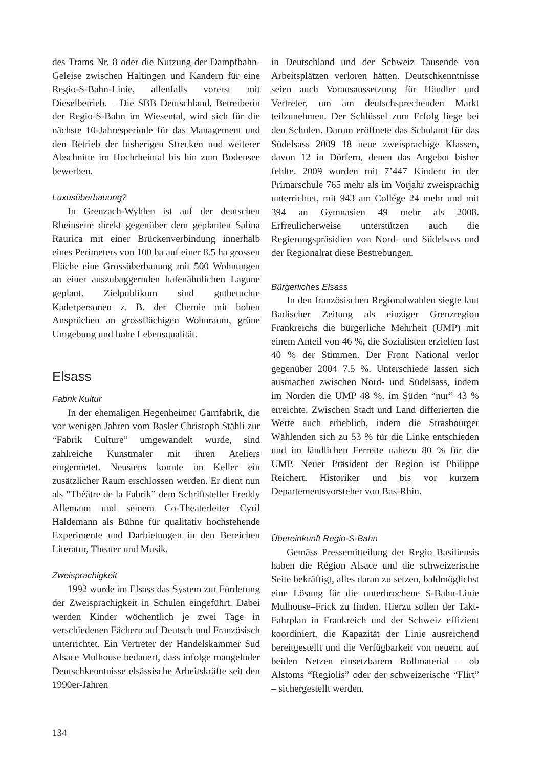des Trams Nr. 8 oder die Nutzung der Dampfbahn-Geleise zwischen Haltingen und Kandern für eine Regio-S-Bahn-Linie, allenfalls vorerst mit Dieselbetrieb. – Die SBB Deutschland, Betreiberin der Regio-S-Bahn im Wiesental, wird sich für die nächste 10-Jahresperiode für das Management und den Betrieb der bisherigen Strecken und weiterer Abschnitte im Hochrheintal bis hin zum Bodensee bewerben.
Luxusüberbauung?
In Grenzach-Wyhlen ist auf der deutschen Rheinseite direkt gegenüber dem geplanten Salina Raurica mit einer Brückenverbindung innerhalb eines Perimeters von 100 ha auf einer 8.5 ha grossen Fläche eine Grossüberbauung mit 500 Wohnungen an einer auszubaggernden hafenähnlichen Lagune geplant. Zielpublikum sind gutbetuchte Kaderpersonen z. B. der Chemie mit hohen Ansprüchen an grossflächigen Wohnraum, grüne Umgebung und hohe Lebensqualität.
Elsass
Fabrik Kultur
In der ehemaligen Hegenheimer Garnfabrik, die vor wenigen Jahren vom Basler Christoph Stähli zur “Fabrik Culture” umgewandelt wurde, sind zahlreiche Kunstmaler mit ihren Ateliers eingemietet. Neustens konnte im Keller ein zusätzlicher Raum erschlossen werden. Er dient nun als “Théâtre de la Fabrik” dem Schriftsteller Freddy Allemann und seinem Co-Theaterleiter Cyril Haldemann als Bühne für qualitativ hochstehende Experimente und Darbietungen in den Bereichen Literatur, Theater und Musik.
Zweisprachigkeit
1992 wurde im Elsass das System zur Förderung der Zweisprachigkeit in Schulen eingeführt. Dabei werden Kinder wöchentlich je zwei Tage in verschiedenen Fächern auf Deutsch und Französisch unterrichtet. Ein Vertreter der Handelskammer Sud Alsace Mulhouse bedauert, dass infolge mangelnder Deutschkenntnisse elsässische Arbeitskräfte seit den 1990er-Jahren
in Deutschland und der Schweiz Tausende von Arbeitsplätzen verloren hätten. Deutschkenntnisse seien auch Vorausaussetzung für Händler und Vertreter, um am deutschsprechenden Markt teilzunehmen. Der Schlüssel zum Erfolg liege bei den Schulen. Darum eröffnete das Schulamt für das Südelsass 2009 18 neue zweisprachige Klassen, davon 12 in Dörfern, denen das Angebot bisher fehlte. 2009 wurden mit 7’447 Kindern in der Primarschule 765 mehr als im Vorjahr zweisprachig unterrichtet, mit 943 am Collège 24 mehr und mit 394 an Gymnasien 49 mehr als 2008. Erfreulicherweise unterstützen auch die Regierungspräsidien von Nord- und Südelsass und der Regionalrat diese Bestrebungen.
Bürgerliches Elsass
In den französischen Regionalwahlen siegte laut Badischer Zeitung als einziger Grenzregion Frankreichs die bürgerliche Mehrheit (UMP) mit einem Anteil von 46 %, die Sozialisten erzielten fast 40 % der Stimmen. Der Front National verlor gegenüber 2004 7.5 %. Unterschiede lassen sich ausmachen zwischen Nord- und Südelsass, indem im Norden die UMP 48 %, im Süden “nur” 43 % erreichte. Zwischen Stadt und Land differierten die Werte auch erheblich, indem die Strasbourger Wählenden sich zu 53 % für die Linke entschieden und im ländlichen Ferrette nahezu 80 % für die UMP. Neuer Präsident der Region ist Philippe Reichert, Historiker und bis vor kurzem Departementsvorsteher von Bas-Rhin.
Übereinkunft Regio-S-Bahn
Gemäss Pressemitteilung der Regio Basiliensis haben die Région Alsace und die schweizerische Seite bekräftigt, alles daran zu setzen, baldmöglichst eine Lösung für die unterbrochene S-Bahn-Linie Mulhouse–Frick zu finden. Hierzu sollen der Takt-Fahrplan in Frankreich und der Schweiz effizient koordiniert, die Kapazität der Linie ausreichend bereitgestellt und die Verfügbarkeit von neuem, auf beiden Netzen einsetzbarem Rollmaterial – ob Alstoms “Regiolis” oder der schweizerische “Flirt” – sichergestellt werden.
134